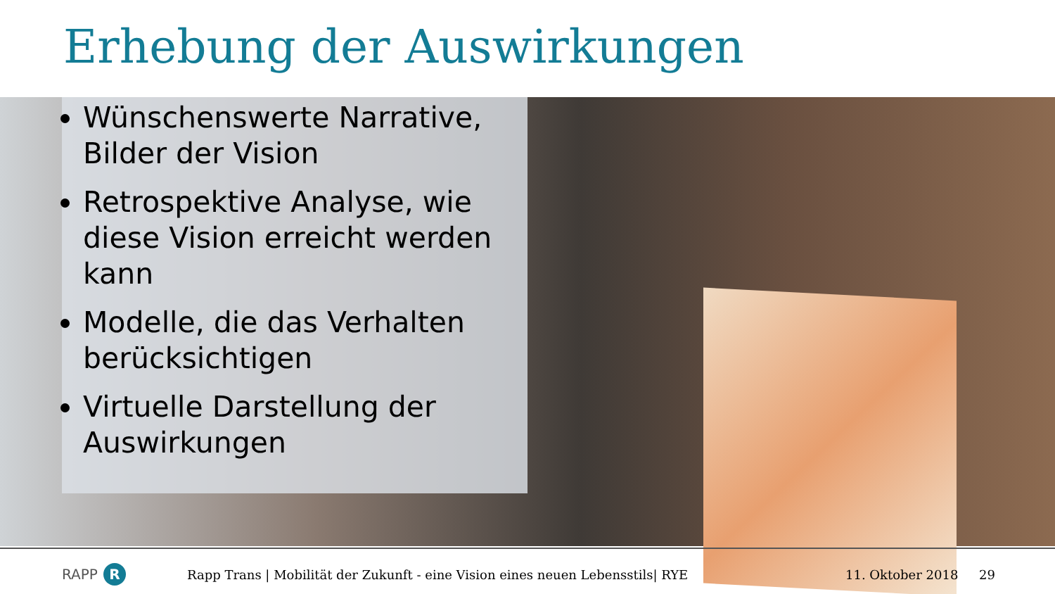Erhebung der Auswirkungen
Wünschenswerte Narrative, Bilder der Vision
Retrospektive Analyse, wie diese Vision erreicht werden kann
Modelle, die das Verhalten berücksichtigen
Virtuelle Darstellung der Auswirkungen
RAPP R
Rapp Trans | Mobilität der Zukunft - eine Vision eines neuen Lebensstils| RYE 11. Oktober 2018 29